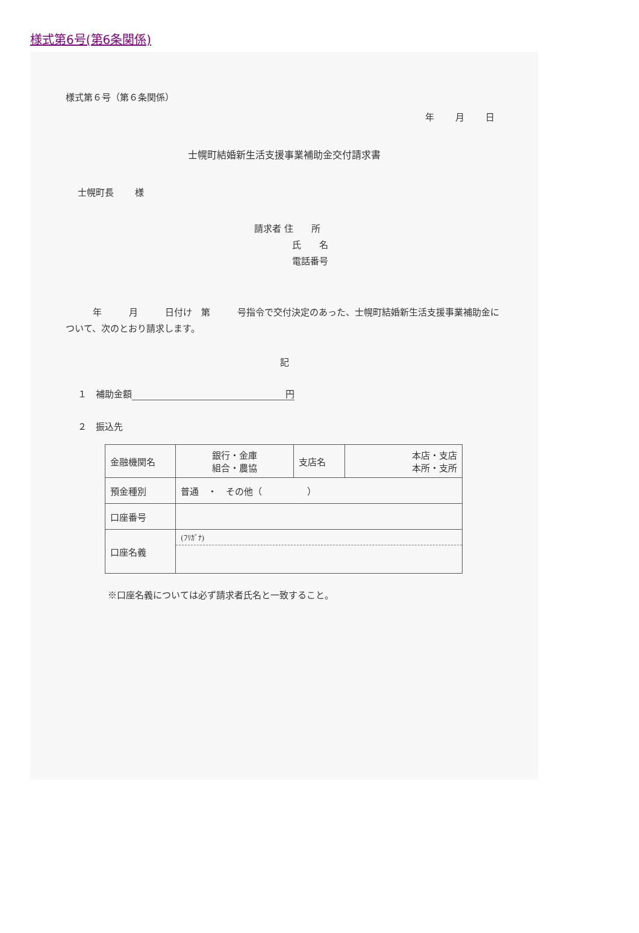様式第6号(第6条関係)
様式第６号（第６条関係）
年 月 日
士幌町結婚新生活支援事業補助金交付請求書
士幌町長 様
請求者 住　　所
氏　　名
電話番号
　　　年　　　月　　　日付け　第　　　号指令で交付決定のあった、士幌町結婚新生活支援事業補助金について、次のとおり請求します。
記
１　補助金額 円
２　振込先
| 金融機関名 | 銀行・金庫 組合・農協 | 支店名 | 本店・支店 本所・支所 |
| 預金種別 | 普通 ・ その他（ ） | | |
| 口座番号 | | | |
| 口座名義 | (ﾌﾘｶﾞﾅ) | | |
※口座名義については必ず請求者氏名と一致すること。